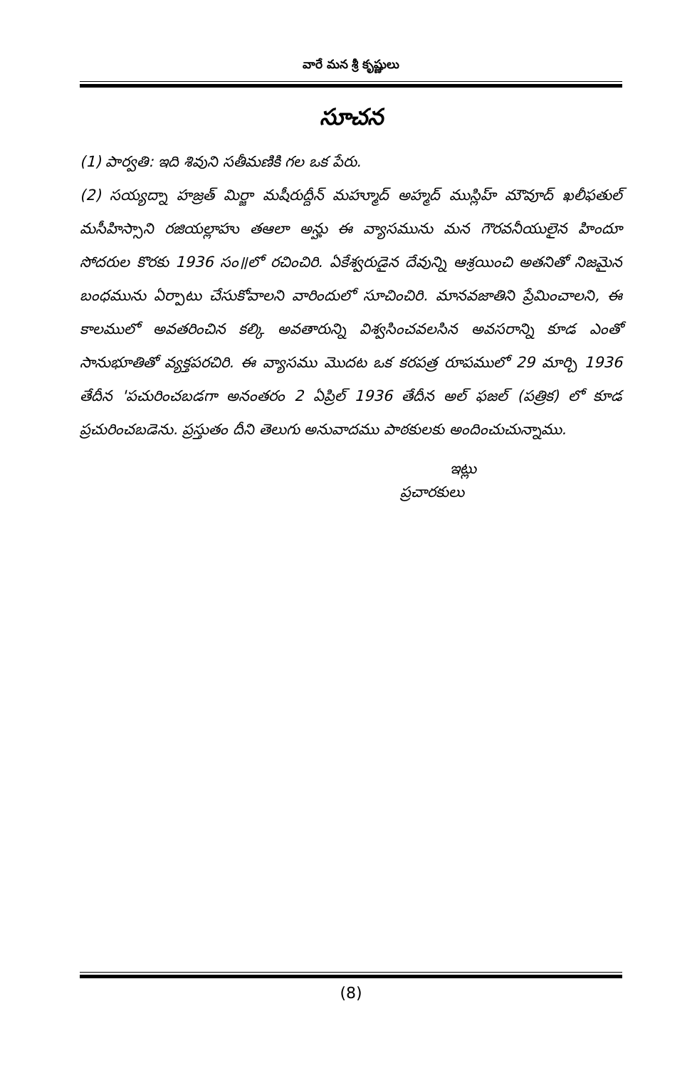వారే మన శ్రీ కృష్ణులు
సూచన
(1) పార్వతి: ఇది శివుని సతీమణికి గల ఒక పేరు.
(2) సయ్యద్నా హజ్రత్ మిర్జా మషీరుద్దీన్ మహ్మూద్ అహ్మద్ ముస్లిహ్ మౌవూద్ ఖలీఫతుల్ మసీహిస్సాని రజియల్లాహు తఆలా అన్హు ఈ వ్యాసమును మన గౌరవనీయులైన హిందూ సోదరుల కొరకు 1936 సం॥లో రచించిరి. ఏకేశ్వరుడైన దేవున్ని ఆశ్రయించి అతనితో నిజమైన బంధమును ఏర్పాటు చేసుకోవాలని వారిందులో సూచించిరి. మానవజాతిని ప్రేమించాలని, ఈ కాలములో అవతరించిన కల్కి అవతారున్ని విశ్వసించవలసిన అవసరాన్ని కూడ ఎంతో సానుభూతితో వ్యక్తపరచిరి. ఈ వ్యాసము మొదట ఒక కరపత్ర రూపములో 29 మార్చి 1936 తేదీన 'పచురించబడగా అనంతరం 2 ఏప్రిల్ 1936 తేదీన అల్ ఫజల్ (పత్రిక) లో కూడ ప్రచురించబడెను. ప్రస్తుతం దీని తెలుగు అనువాదము పాఠకులకు అందించుచున్నాము.
ఇట్లు
ప్రచారకులు
(8)